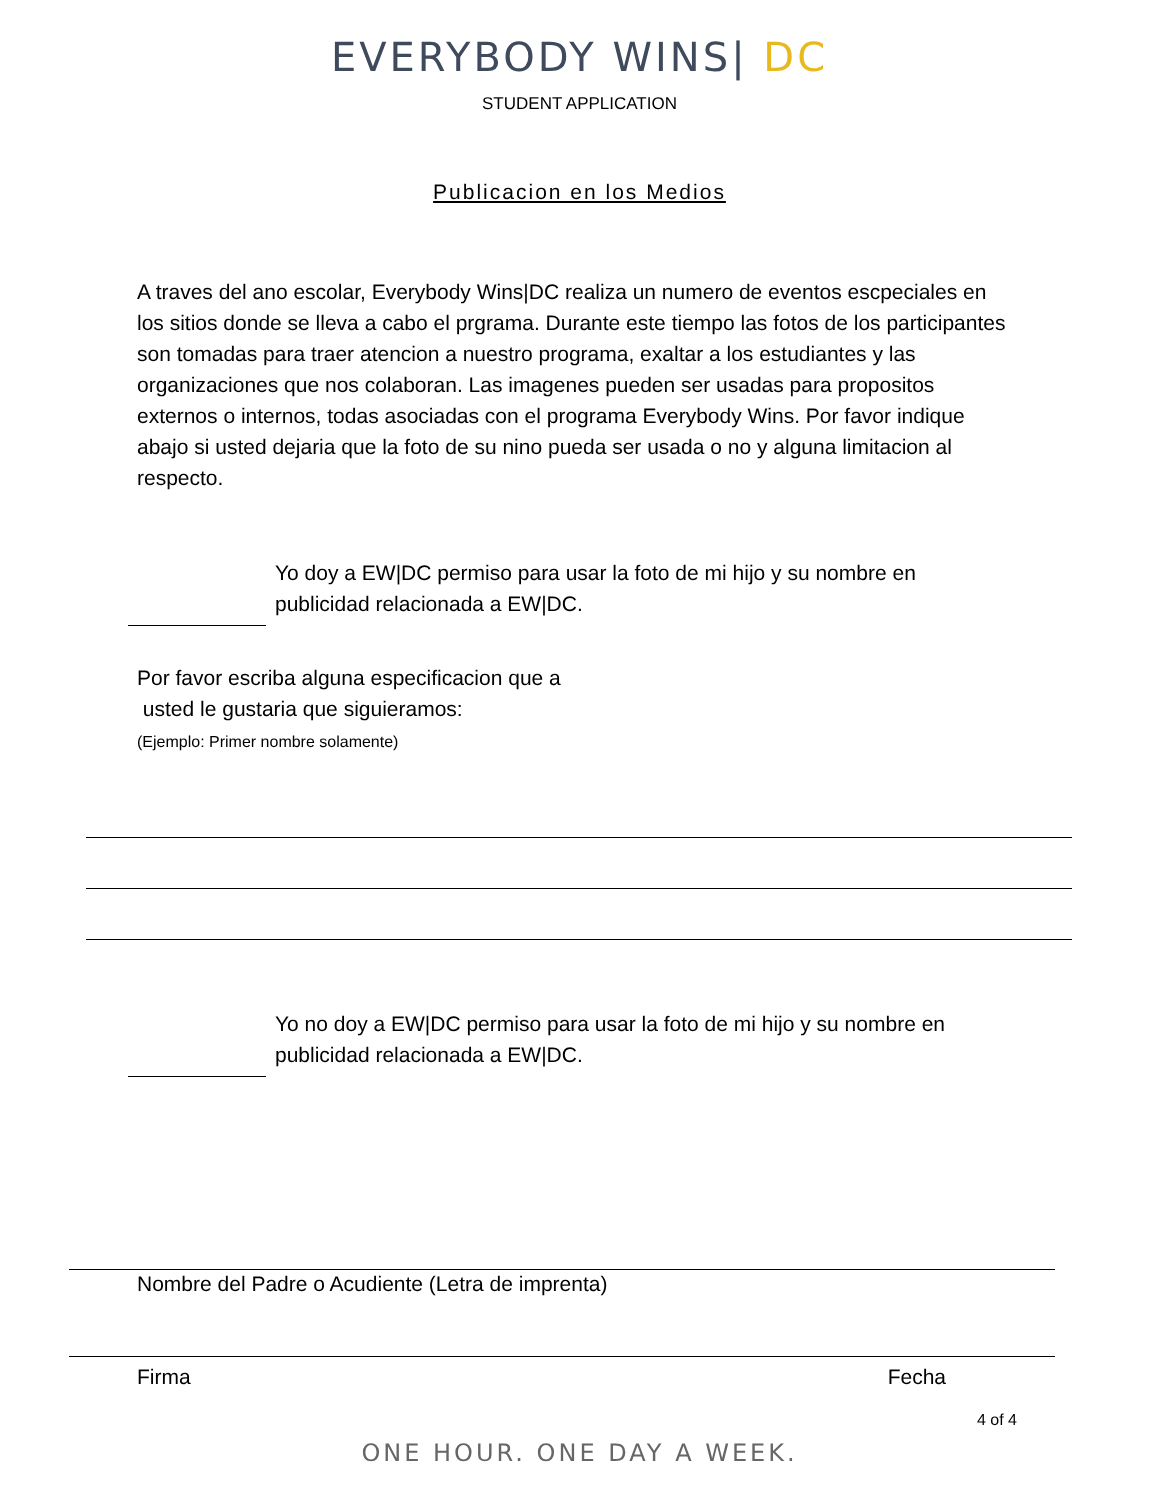EVERYBODY WINS| DC
STUDENT APPLICATION
Publicacion en los Medios
A traves del ano escolar, Everybody Wins|DC realiza un numero de eventos escpeciales en los sitios donde se lleva a cabo el prgrama. Durante este tiempo las fotos de los participantes son tomadas para traer atencion a nuestro programa, exaltar a los estudiantes y las organizaciones que nos colaboran. Las imagenes pueden ser usadas para propositos externos o internos, todas asociadas con el programa Everybody Wins. Por favor indique abajo si usted dejaria que la foto de su nino pueda ser usada o no y alguna limitacion al respecto.
Yo doy a EW|DC permiso para usar la foto de mi hijo y su nombre en publicidad relacionada a EW|DC.
Por favor escriba alguna especificacion que a
usted le gustaria que siguieramos:
(Ejemplo: Primer nombre solamente)
Yo no doy a EW|DC permiso para usar la foto de mi hijo y su nombre en publicidad relacionada a EW|DC.
Nombre del Padre o Acudiente (Letra de imprenta)
Firma Fecha
4 of 4
ONE HOUR. ONE DAY A WEEK.